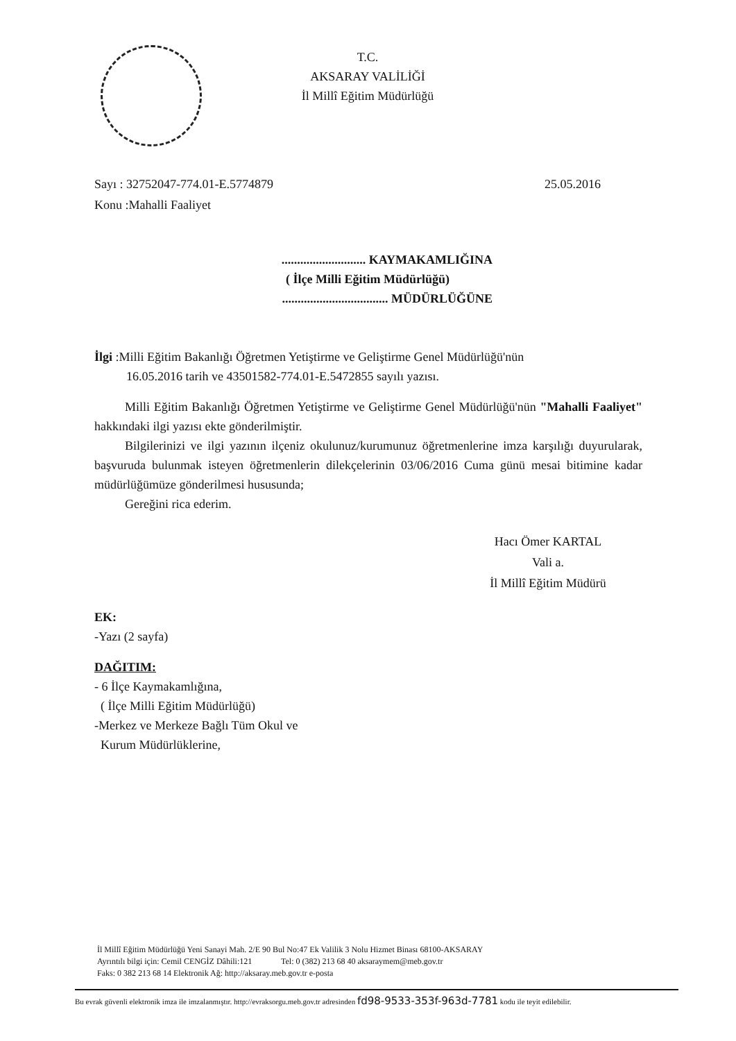T.C.
AKSARAY VALİLİĞİ
İl Millî Eğitim Müdürlüğü
Sayı : 32752047-774.01-E.5774879 25.05.2016
Konu :Mahalli Faaliyet
........................... KAYMAKAMLIĞINA
( İlçe Milli Eğitim Müdürlüğü)
.................................. MÜDÜRLÜĞÜNE
İlgi :Milli Eğitim Bakanlığı Öğretmen Yetiştirme ve Geliştirme Genel Müdürlüğü'nün
16.05.2016 tarih ve 43501582-774.01-E.5472855 sayılı yazısı.
Milli Eğitim Bakanlığı Öğretmen Yetiştirme ve Geliştirme Genel Müdürlüğü'nün "Mahalli Faaliyet" hakkındaki ilgi yazısı ekte gönderilmiştir.
Bilgilerinizi ve ilgi yazının ilçeniz okulunuz/kurumunuz öğretmenlerine imza karşılığı duyurularak, başvuruda bulunmak isteyen öğretmenlerin dilekçelerinin 03/06/2016 Cuma günü mesai bitimine kadar müdürlüğümüze gönderilmesi hususunda;
Gereğini rica ederim.
Hacı Ömer KARTAL
Vali a.
İl Millî Eğitim Müdürü
EK:
-Yazı (2 sayfa)
DAĞITIM:
- 6 İlçe Kaymakamlığına,
( İlçe Milli Eğitim Müdürlüğü)
-Merkez ve Merkeze Bağlı Tüm Okul ve
Kurum Müdürlüklerine,
İl Millî Eğitim Müdürlüğü Yeni Sanayi Mah. 2/E 90 Bul No:47 Ek Valilik 3 Nolu Hizmet Binası 68100-AKSARAY
Ayrıntılı bilgi için: Cemil CENGİZ Dâhili:121 Tel: 0 (382) 213 68 40 aksaraymem@meb.gov.tr
Faks: 0 382 213 68 14 Elektronik Ağ: http://aksaray.meb.gov.tr e-posta
Bu evrak güvenli elektronik imza ile imzalanmıştır. http://evraksorgu.meb.gov.tr adresinden fd98-9533-353f-963d-7781 kodu ile teyit edilebilir.